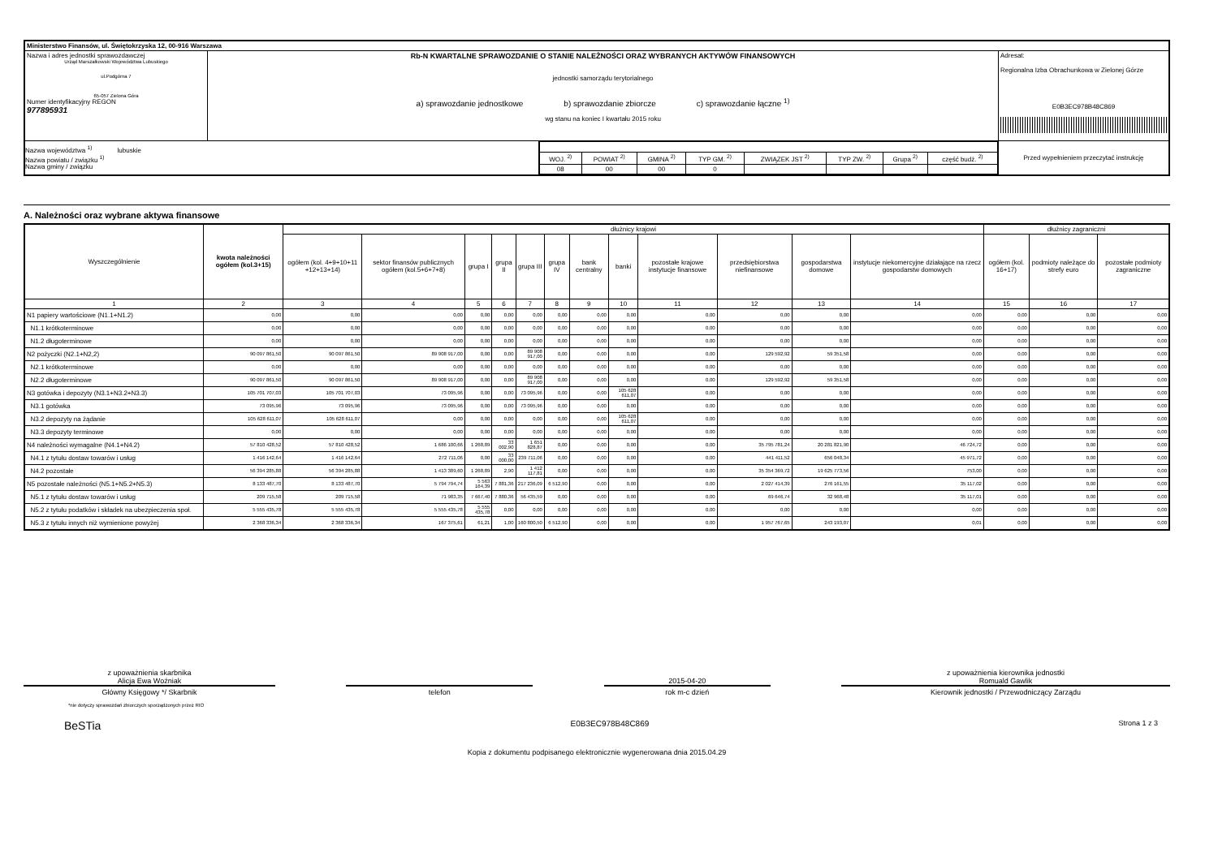| Ministerstwo Finansów, ul. Świętokrzyska 12, 00-916 Warszawa | | | |
| Nazwa i adres jednostki sprawozdawczej Urząd Marszałkowski Województwa Lubuskiego ul.Podgórna 7 65-057 Zielona Góra Numer identyfikacyjny REGON 977895931 | Rb-N KWARTALNE SPRAWOZDANIE O STANIE NALEŻNOŚCI ORAZ WYBRANYCH AKTYWÓW FINANSOWYCH jednostki samorządu terytorialnego a) sprawozdanie jednostkowe b) sprawozdanie zbiorcze c) sprawozdanie łączne <sup>1)</sup> wg stanu na koniec I kwartału 2015 roku | | Adresat: Regionalna Izba Obrachunkowa w Zielonej Górze E0B3EC978B48C869 |
| Nazwa województwa <sup>1)</sup> lubuskie Nazwa powiatu / związku <sup>1)</sup> Nazwa gminy / związku | | / WOJ. <sup>2)</sup> / POWIAT <sup>2)</sup> / GMINA <sup>2)</sup> / TYP GM. <sup>2)</sup> / ZWIĄZEK JST <sup>2)</sup> / TYP ZW. <sup>2)</sup> / Grupa <sup>2)</sup> / część budż. <sup>2)</sup> / / 08 / 00 / 00 / 0 / / / / / | Przed wypełnieniem przeczytać instrukcję |
A. Należności oraz wybrane aktywa finansowe
| Wyszczególnienie | kwota należności ogółem (kol.3+15) | dłużnicy krajowi | | | | | | | | | | | | dłużnicy zagraniczni | | |
| --- | --- | --- | --- | --- | --- | --- | --- | --- | --- | --- | --- | --- | --- | --- | --- | --- |
| | | ogółem (kol. 4+9+10+11 +12+13+14) | sektor finansów publicznych ogółem (kol.5+6+7+8) | grupa I | grupa II | grupa III | grupa IV | bank centralny | banki | pozostałe krajowe instytucje finansowe | przedsiębiorstwa niefinansowe | gospodarstwa domowe | instytucje niekomercyjne działające na rzecz gospodarstw domowych | ogółem (kol. 16+17) | podmioty należące do strefy euro | pozostałe podmioty zagraniczne |
| 1 | 2 | 3 | 4 | 5 | 6 | 7 | 8 | 9 | 10 | 11 | 12 | 13 | 14 | 15 | 16 | 17 |
| N1 papiery wartościowe (N1.1+N1.2) | 0,00 | 0,00 | 0,00 | 0,00 | 0,00 | 0,00 | 0,00 | 0,00 | 0,00 | 0,00 | 0,00 | 0,00 | 0,00 | 0,00 | 0,00 | 0,00 |
| N1.1 krótkoterminowe | 0,00 | 0,00 | 0,00 | 0,00 | 0,00 | 0,00 | 0,00 | 0,00 | 0,00 | 0,00 | 0,00 | 0,00 | 0,00 | 0,00 | 0,00 | 0,00 |
| N1.2 długoterminowe | 0,00 | 0,00 | 0,00 | 0,00 | 0,00 | 0,00 | 0,00 | 0,00 | 0,00 | 0,00 | 0,00 | 0,00 | 0,00 | 0,00 | 0,00 | 0,00 |
| N2 pożyczki (N2.1+N2,2) | 90 097 861,50 | 90 097 861,50 | 89 908 917,00 | 0,00 | 0,00 | 89 908 917,00 | 0,00 | 0,00 | 0,00 | 0,00 | 129 592,92 | 59 351,58 | 0,00 | 0,00 | 0,00 | 0,00 |
| N2.1 krótkoterminowe | 0,00 | 0,00 | 0,00 | 0,00 | 0,00 | 0,00 | 0,00 | 0,00 | 0,00 | 0,00 | 0,00 | 0,00 | 0,00 | 0,00 | 0,00 | 0,00 |
| N2.2 długoterminowe | 90 097 861,50 | 90 097 861,50 | 89 908 917,00 | 0,00 | 0,00 | 89 908 917,00 | 0,00 | 0,00 | 0,00 | 0,00 | 129 592,92 | 59 351,58 | 0,00 | 0,00 | 0,00 | 0,00 |
| N3 gotówka i depozyty (N3.1+N3.2+N3.3) | 105 701 707,03 | 105 701 707,03 | 73 095,96 | 0,00 | 0,00 | 73 095,96 | 0,00 | 0,00 | 105 628 611,07 | 0,00 | 0,00 | 0,00 | 0,00 | 0,00 | 0,00 | 0,00 |
| N3.1 gotówka | 73 095,96 | 73 095,96 | 73 095,96 | 0,00 | 0,00 | 73 095,96 | 0,00 | 0,00 | 0,00 | 0,00 | 0,00 | 0,00 | 0,00 | 0,00 | 0,00 | 0,00 |
| N3.2 depozyty na żądanie | 105 628 611,07 | 105 628 611,07 | 0,00 | 0,00 | 0,00 | 0,00 | 0,00 | 0,00 | 105 628 611,07 | 0,00 | 0,00 | 0,00 | 0,00 | 0,00 | 0,00 | 0,00 |
| N3.3 depozyty terminowe | 0,00 | 0,00 | 0,00 | 0,00 | 0,00 | 0,00 | 0,00 | 0,00 | 0,00 | 0,00 | 0,00 | 0,00 | 0,00 | 0,00 | 0,00 | 0,00 |
| N4 należności wymagalne (N4.1+N4.2) | 57 810 428,52 | 57 810 428,52 | 1 686 100,66 | 1 268,89 | 33 002,90 | 1 651 828,87 | 0,00 | 0,00 | 0,00 | 0,00 | 35 795 781,24 | 20 281 821,90 | 46 724,72 | 0,00 | 0,00 | 0,00 |
| N4.1 z tytułu dostaw towarów i usług | 1 416 142,64 | 1 416 142,64 | 272 711,06 | 0,00 | 33 000,00 | 239 711,06 | 0,00 | 0,00 | 0,00 | 0,00 | 441 411,52 | 656 048,34 | 45 971,72 | 0,00 | 0,00 | 0,00 |
| N4.2 pozostałe | 56 394 285,88 | 56 394 285,88 | 1 413 389,60 | 1 268,89 | 2,90 | 1 412 117,81 | 0,00 | 0,00 | 0,00 | 0,00 | 35 354 369,72 | 19 625 773,56 | 753,00 | 0,00 | 0,00 | 0,00 |
| N5 pozostałe należności (N5.1+N5.2+N5.3) | 8 133 487,70 | 8 133 487,70 | 5 794 794,74 | 5 563 164,39 | 7 881,36 | 217 236,09 | 6 512,90 | 0,00 | 0,00 | 0,00 | 2 027 414,39 | 276 161,55 | 35 117,02 | 0,00 | 0,00 | 0,00 |
| N5.1 z tytułu dostaw towarów i usług | 209 715,58 | 209 715,58 | 71 983,35 | 7 667,40 | 7 880,36 | 56 435,59 | 0,00 | 0,00 | 0,00 | 0,00 | 69 646,74 | 32 968,48 | 35 117,01 | 0,00 | 0,00 | 0,00 |
| N5.2 z tytułu podatków i składek na ubezpieczenia społ. | 5 555 435,78 | 5 555 435,78 | 5 555 435,78 | 5 555 435,78 | 0,00 | 0,00 | 0,00 | 0,00 | 0,00 | 0,00 | 0,00 | 0,00 | 0,00 | 0,00 | 0,00 | 0,00 |
| N5.3 z tytułu innych niż wymienione powyżej | 2 368 336,34 | 2 368 336,34 | 167 375,61 | 61,21 | 1,00 | 160 800,50 | 6 512,90 | 0,00 | 0,00 | 0,00 | 1 957 767,65 | 243 193,07 | 0,01 | 0,00 | 0,00 | 0,00 |
z upoważnienia skarbnika
Alicja Ewa Woźniak
Główny Księgowy */ Skarbnik
telefon
2015-04-20
rok m-c dzień
z upoważnienia kierownika jednostki
Romuald Gawlik
Kierownik jednostki / Przewodniczący Zarządu
*nie dotyczy sprawozdań zbiorczych sporządzonych przez RIO
BeSTia E0B3EC978B48C869 Strona 1 z 3
Kopia z dokumentu podpisanego elektronicznie wygenerowana dnia 2015.04.29